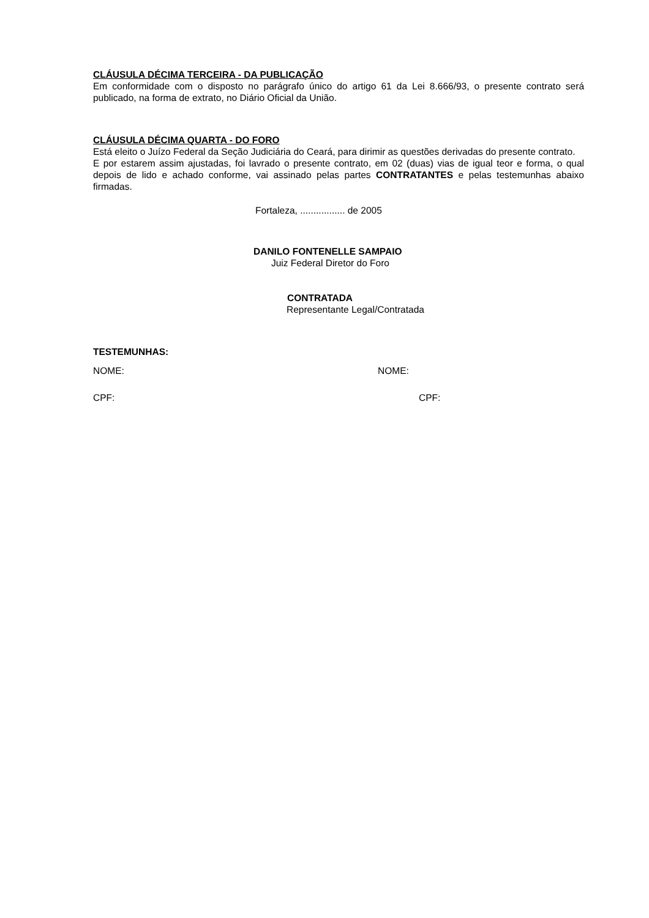CLÁUSULA DÉCIMA TERCEIRA - DA PUBLICAÇÃO
Em conformidade com o disposto no parágrafo único do artigo 61 da Lei 8.666/93, o presente contrato será publicado, na forma de extrato, no Diário Oficial da União.
CLÁUSULA DÉCIMA QUARTA - DO FORO
Está eleito o Juízo Federal da Seção Judiciária do Ceará, para dirimir as questões derivadas do presente contrato.
E por estarem assim ajustadas, foi lavrado o presente contrato, em 02 (duas) vias de igual teor e forma, o qual depois de lido e achado conforme, vai assinado pelas partes CONTRATANTES e pelas testemunhas abaixo firmadas.
Fortaleza, ................. de 2005
DANILO FONTENELLE SAMPAIO
Juiz Federal Diretor do Foro
CONTRATADA
Representante Legal/Contratada
TESTEMUNHAS:
NOME: NOME:
CPF: CPF: